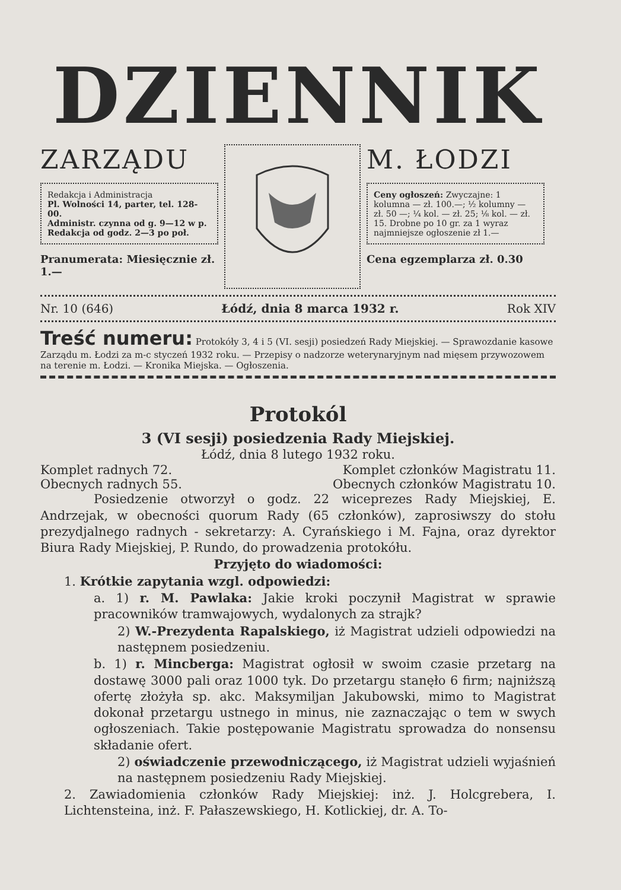DZIENNIK
ZARZĄDU
Redakcja i Administracja
Pl. Wolności 14, parter, tel. 128-00.
Administr. czynna od g. 9—12 w p.
Redakcja od godz. 2—3 po poł.
Pranumerata: Miesięcznie zł. 1.—
M. ŁODZI
Ceny ogłoszeń: Zwyczajne: 1 kolumna — zł. 100.—; ½ kolumny — zł. 50 —; ¼ kol. — zł. 25; ⅛ kol. — zł. 15. Drobne po 10 gr. za 1 wyraz najmniejsze ogłoszenie zł 1.—
Cena egzemplarza zł. 0.30
Nr. 10 (646) Łódź, dnia 8 marca 1932 r. Rok XIV
Treść numeru: Protokóły 3, 4 i 5 (VI. sesji) posiedzeń Rady Miejskiej. — Sprawozdanie kasowe Zarządu m. Łodzi za m-c styczeń 1932 roku. — Przepisy o nadzorze weterynaryjnym nad mięsem przywozowem na terenie m. Łodzi. — Kronika Miejska. — Ogłoszenia.
Protokól
3 (VI sesji) posiedzenia Rady Miejskiej.
Łódź, dnia 8 lutego 1932 roku.
Komplet radnych 72. Komplet członków Magistratu 11.
Obecnych radnych 55. Obecnych członków Magistratu 10.
Posiedzenie otworzył o godz. 22 wiceprezes Rady Miejskiej, E. Andrzejak, w obecności quorum Rady (65 członków), zaprosiwszy do stołu prezydjalnego radnych - sekretarzy: A. Cyrańskiego i M. Fajna, oraz dyrektor Biura Rady Miejskiej, P. Rundo, do prowadzenia protokółu.
Przyjęto do wiadomości:
1. Krótkie zapytania wzgl. odpowiedzi:
a. 1) r. M. Pawlaka: Jakie kroki poczynił Magistrat w sprawie pracowników tramwajowych, wydalonych za strajk?
2) W.-Prezydenta Rapalskiego, iż Magistrat udzieli odpowiedzi na następnem posiedzeniu.
b. 1) r. Mincberga: Magistrat ogłosił w swoim czasie przetarg na dostawę 3000 pali oraz 1000 tyk. Do przetargu stanęło 6 firm; najniższą ofertę złożyła sp. akc. Maksymiljan Jakubowski, mimo to Magistrat dokonał przetargu ustnego in minus, nie zaznaczając o tem w swych ogłoszeniach. Takie postępowanie Magistratu sprowadza do nonsensu składanie ofert.
2) oświadczenie przewodniczącego, iż Magistrat udzieli wyjaśnień na następnem posiedzeniu Rady Miejskiej.
2. Zawiadomienia członków Rady Miejskiej: inż. J. Holcgrebera, I. Lichtensteina, inż. F. Pałaszewskiego, H. Kotlickiej, dr. A. To-